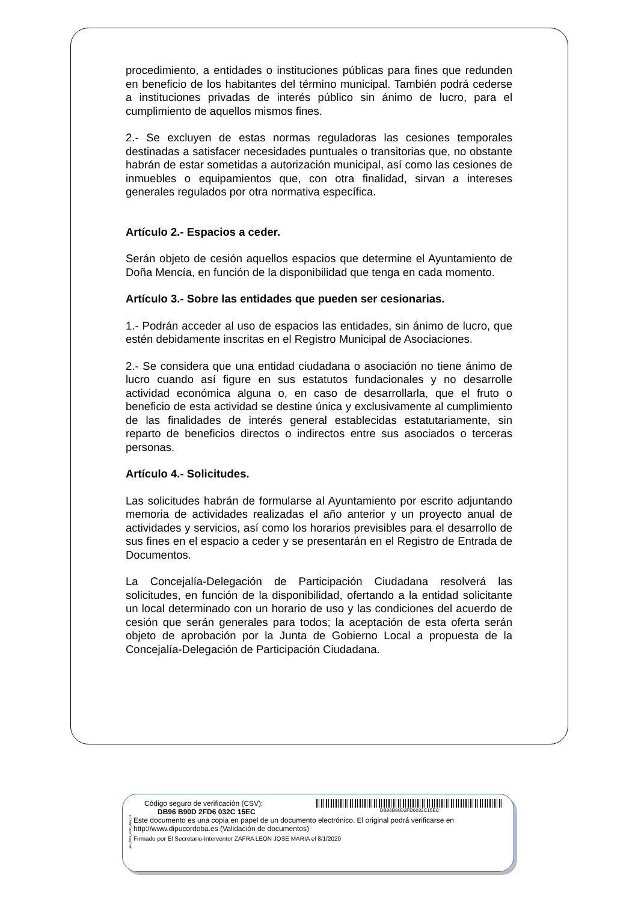procedimiento, a entidades o instituciones públicas para fines que redunden en beneficio de los habitantes del término municipal. También podrá cederse a instituciones privadas de interés público sin ánimo de lucro, para el cumplimiento de aquellos mismos fines.
2.- Se excluyen de estas normas reguladoras las cesiones temporales destinadas a satisfacer necesidades puntuales o transitorias que, no obstante habrán de estar sometidas a autorización municipal, así como las cesiones de inmuebles o equipamientos que, con otra finalidad, sirvan a intereses generales regulados por otra normativa específica.
Artículo 2.- Espacios a ceder.
Serán objeto de cesión aquellos espacios que determine el Ayuntamiento de Doña Mencía, en función de la disponibilidad que tenga en cada momento.
Artículo 3.- Sobre las entidades que pueden ser cesionarias.
1.- Podrán acceder al uso de espacios las entidades, sin ánimo de lucro, que estén debidamente inscritas en el Registro Municipal de Asociaciones.
2.- Se considera que una entidad ciudadana o asociación no tiene ánimo de lucro cuando así figure en sus estatutos fundacionales y no desarrolle actividad económica alguna o, en caso de desarrollarla, que el fruto o beneficio de esta actividad se destine única y exclusivamente al cumplimiento de las finalidades de interés general establecidas estatutariamente, sin reparto de beneficios directos o indirectos entre sus asociados o terceras personas.
Artículo 4.- Solicitudes.
Las solicitudes habrán de formularse al Ayuntamiento por escrito adjuntando memoria de actividades realizadas el año anterior y un proyecto anual de actividades y servicios, así como los horarios previsibles para el desarrollo de sus fines en el espacio a ceder y se presentarán en el Registro de Entrada de Documentos.
La Concejalía-Delegación de Participación Ciudadana resolverá las solicitudes, en función de la disponibilidad, ofertando a la entidad solicitante un local determinado con un horario de uso y las condiciones del acuerdo de cesión que serán generales para todos; la aceptación de esta oferta serán objeto de aprobación por la Junta de Gobierno Local a propuesta de la Concejalía-Delegación de Participación Ciudadana.
pie_firma_corto_dipu_01
Código seguro de verificación (CSV):
DB96 B90D 2FD6 032C 15EC
DB96B90D2FD6032C15EC
Este documento es una copia en papel de un documento electrónico. El original podrá verificarse en
http://www.dipucordoba.es (Validación de documentos)
Firmado por El Secretario-Interventor ZAFRA LEON JOSE MARIA el 8/1/2020